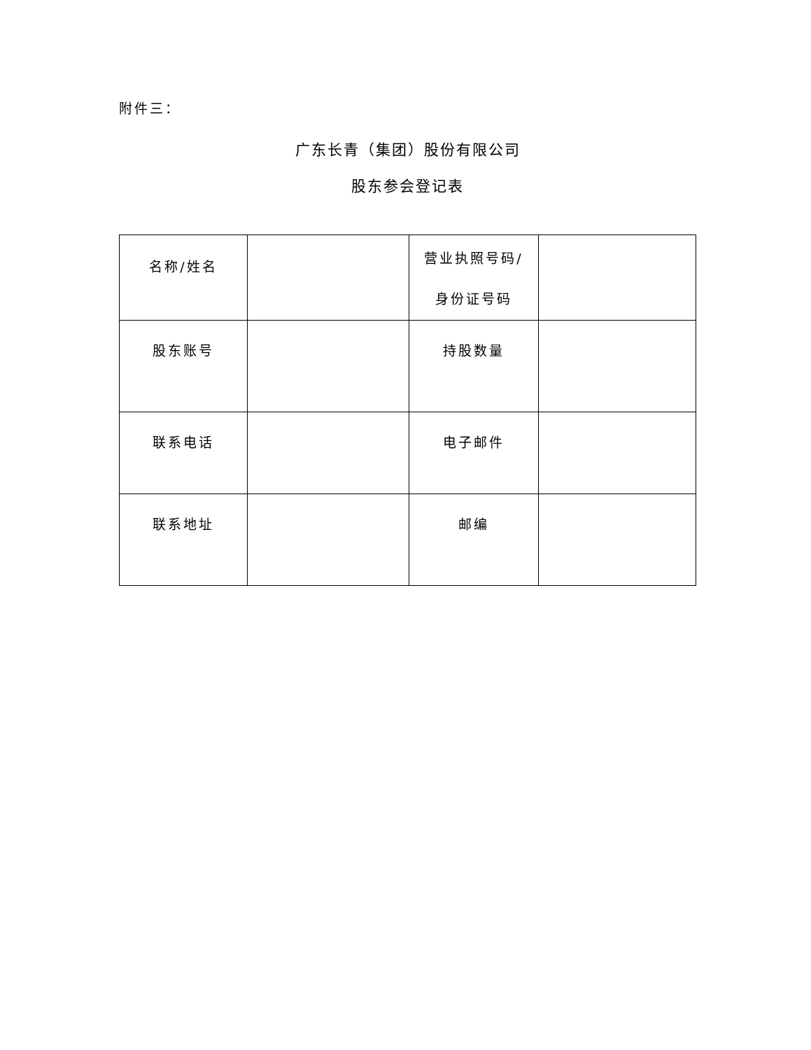附件三：
广东长青（集团）股份有限公司
股东参会登记表
| 名称/姓名 | | 营业执照号码/ 身份证号码 | |
| 股东账号 | | 持股数量 | |
| 联系电话 | | 电子邮件 | |
| 联系地址 | | 邮编 | |